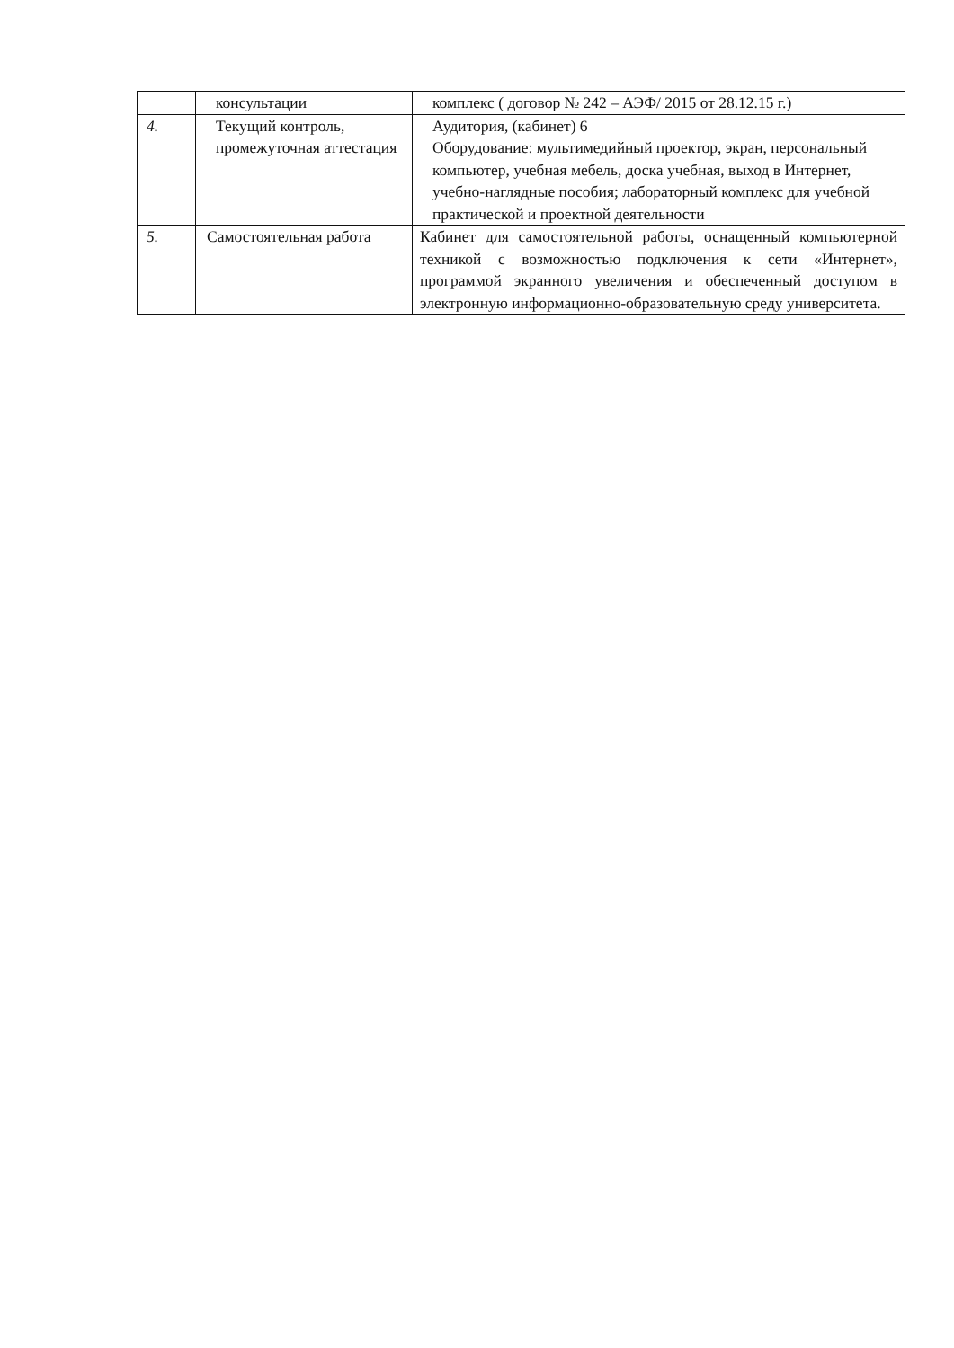| | консультации | комплекс ( договор № 242 – АЭФ/ 2015 от 28.12.15 г.) |
| 4. | Текущий контроль, промежуточная аттестация | Аудитория, (кабинет) 6 Оборудование: мультимедийный проектор, экран, персональный компьютер, учебная мебель, доска учебная, выход в Интернет, учебно-наглядные пособия; лабораторный комплекс для учебной практической и проектной деятельности |
| 5. | Самостоятельная работа | Кабинет для самостоятельной работы, оснащенный компьютерной техникой с возможностью подключения к сети «Интернет», программой экранного увеличения и обеспеченный доступом в электронную информационно-образовательную среду университета. |